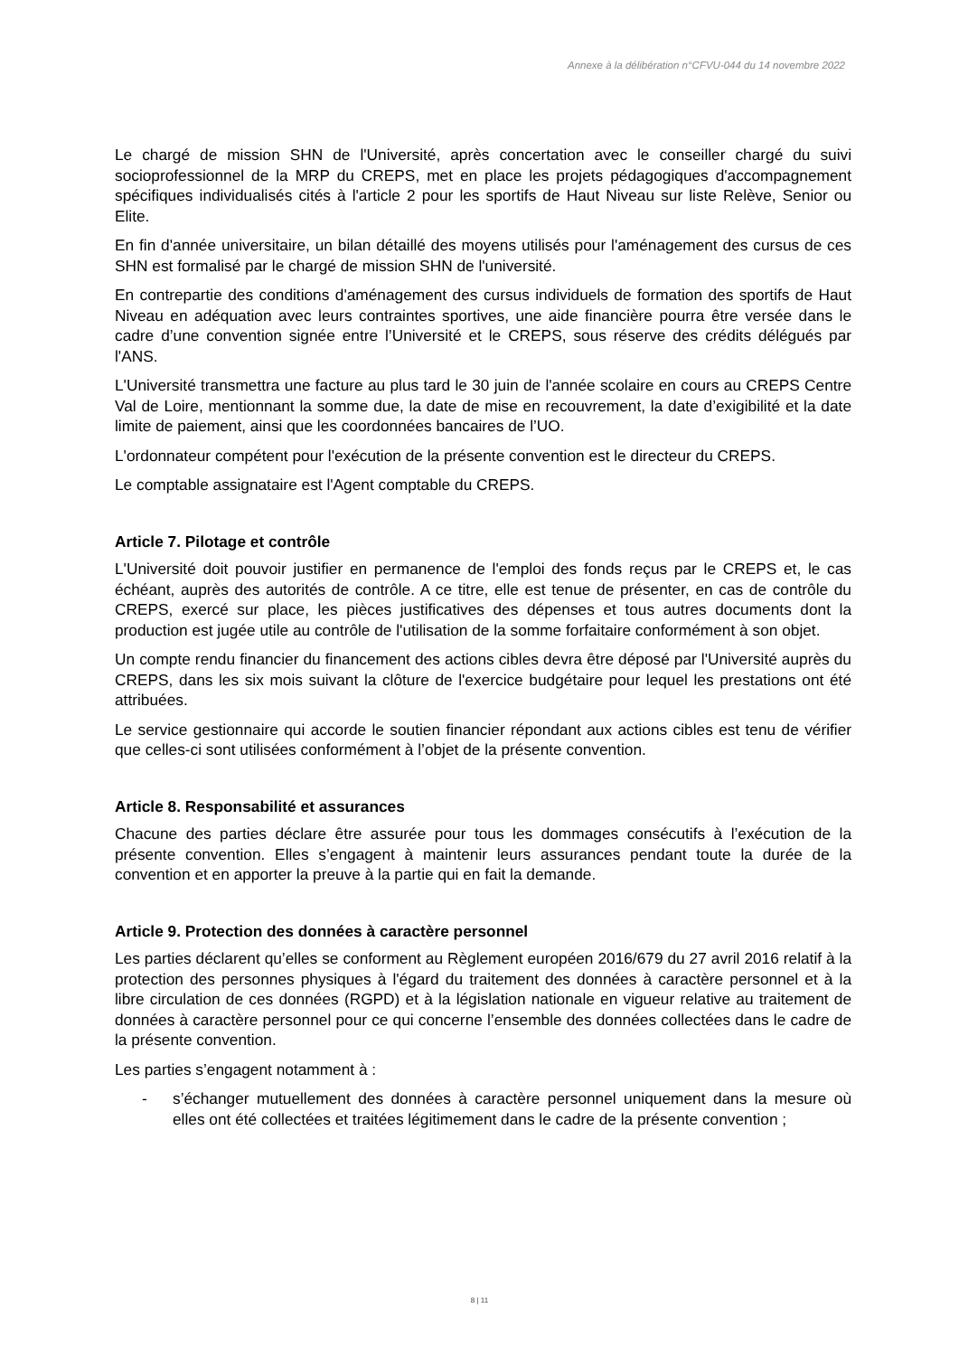Annexe à la délibération n°CFVU-044 du 14 novembre 2022
Le chargé de mission SHN de l'Université, après concertation avec le conseiller chargé du suivi socioprofessionnel de la MRP du CREPS, met en place les projets pédagogiques d'accompagnement spécifiques individualisés cités à l'article 2 pour les sportifs de Haut Niveau sur liste Relève, Senior ou Elite.
En fin d'année universitaire, un bilan détaillé des moyens utilisés pour l'aménagement des cursus de ces SHN est formalisé par le chargé de mission SHN de l'université.
En contrepartie des conditions d'aménagement des cursus individuels de formation des sportifs de Haut Niveau en adéquation avec leurs contraintes sportives, une aide financière pourra être versée dans le cadre d’une convention signée entre l’Université et le CREPS, sous réserve des crédits délégués par l'ANS.
L'Université transmettra une facture au plus tard le 30 juin de l'année scolaire en cours au CREPS Centre Val de Loire, mentionnant la somme due, la date de mise en recouvrement, la date d’exigibilité et la date limite de paiement, ainsi que les coordonnées bancaires de l’UO.
L'ordonnateur compétent pour l'exécution de la présente convention est le directeur du CREPS.
Le comptable assignataire est l'Agent comptable du CREPS.
Article 7. Pilotage et contrôle
L'Université doit pouvoir justifier en permanence de l'emploi des fonds reçus par le CREPS et, le cas échéant, auprès des autorités de contrôle. A ce titre, elle est tenue de présenter, en cas de contrôle du CREPS, exercé sur place, les pièces justificatives des dépenses et tous autres documents dont la production est jugée utile au contrôle de l'utilisation de la somme forfaitaire conformément à son objet.
Un compte rendu financier du financement des actions cibles devra être déposé par l'Université auprès du CREPS, dans les six mois suivant la clôture de l'exercice budgétaire pour lequel les prestations ont été attribuées.
Le service gestionnaire qui accorde le soutien financier répondant aux actions cibles est tenu de vérifier que celles-ci sont utilisées conformément à l’objet de la présente convention.
Article 8. Responsabilité et assurances
Chacune des parties déclare être assurée pour tous les dommages consécutifs à l’exécution de la présente convention. Elles s’engagent à maintenir leurs assurances pendant toute la durée de la convention et en apporter la preuve à la partie qui en fait la demande.
Article 9. Protection des données à caractère personnel
Les parties déclarent qu’elles se conforment au Règlement européen 2016/679 du 27 avril 2016 relatif à la protection des personnes physiques à l'égard du traitement des données à caractère personnel et à la libre circulation de ces données (RGPD) et à la législation nationale en vigueur relative au traitement de données à caractère personnel pour ce qui concerne l’ensemble des données collectées dans le cadre de la présente convention.
Les parties s’engagent notamment à :
- s’échanger mutuellement des données à caractère personnel uniquement dans la mesure où elles ont été collectées et traitées légitimement dans le cadre de la présente convention ;
8 | 11